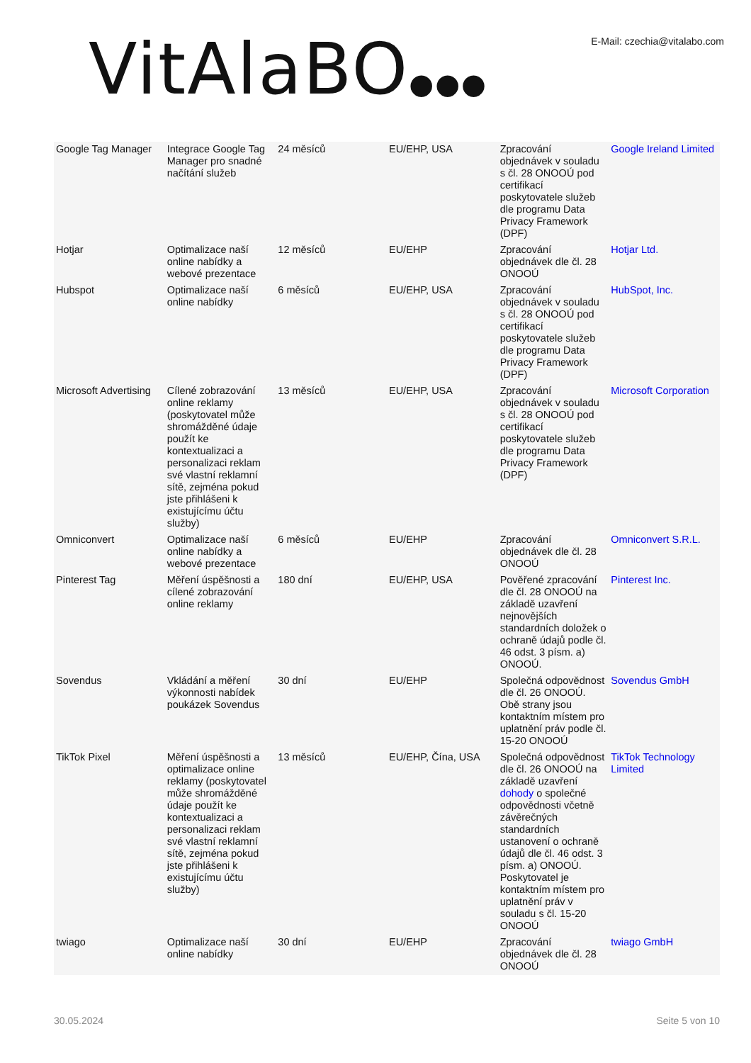VitAlaBO●●●
E-Mail: czechia@vitalabo.com
| Google Tag Manager | Integrace Google Tag Manager pro snadné načítání služeb | 24 měsíců | EU/EHP, USA | Zpracování objednávek v souladu s čl. 28 ONOOÚ pod certifikací poskytovatele služeb dle programu Data Privacy Framework (DPF) | Google Ireland Limited |
| Hotjar | Optimalizace naší online nabídky a webové prezentace | 12 měsíců | EU/EHP | Zpracování objednávek dle čl. 28 ONOOÚ | Hotjar Ltd. |
| Hubspot | Optimalizace naší online nabídky | 6 měsíců | EU/EHP, USA | Zpracování objednávek v souladu s čl. 28 ONOOÚ pod certifikací poskytovatele služeb dle programu Data Privacy Framework (DPF) | HubSpot, Inc. |
| Microsoft Advertising | Cílené zobrazování online reklamy (poskytovatel může shromážděné údaje použít ke kontextualizaci a personalizaci reklam své vlastní reklamní sítě, zejména pokud jste přihlášeni k existujícímu účtu služby) | 13 měsíců | EU/EHP, USA | Zpracování objednávek v souladu s čl. 28 ONOOÚ pod certifikací poskytovatele služeb dle programu Data Privacy Framework (DPF) | Microsoft Corporation |
| Omniconvert | Optimalizace naší online nabídky a webové prezentace | 6 měsíců | EU/EHP | Zpracování objednávek dle čl. 28 ONOOÚ | Omniconvert S.R.L. |
| Pinterest Tag | Měření úspěšnosti a cílené zobrazování online reklamy | 180 dní | EU/EHP, USA | Pověřené zpracování dle čl. 28 ONOOÚ na základě uzavření nejnovějších standardních doložek o ochraně údajů podle čl. 46 odst. 3 písm. a) ONOOÚ. | Pinterest Inc. |
| Sovendus | Vkládání a měření výkonnosti nabídek poukázek Sovendus | 30 dní | EU/EHP | Společná odpovědnost dle čl. 26 ONOOÚ. Obě strany jsou kontaktním místem pro uplatnění práv podle čl. 15-20 ONOOÚ | Sovendus GmbH |
| TikTok Pixel | Měření úspěšnosti a optimalizace online reklamy (poskytovatel může shromážděné údaje použít ke kontextualizaci a personalizaci reklam své vlastní reklamní sítě, zejména pokud jste přihlášeni k existujícímu účtu služby) | 13 měsíců | EU/EHP, Čína, USA | Společná odpovědnost dle čl. 26 ONOOÚ na základě uzavření dohody o společné odpovědnosti včetně závěrečných standardních ustanovení o ochraně údajů dle čl. 46 odst. 3 písm. a) ONOOÚ. Poskytovatel je kontaktním místem pro uplatnění práv v souladu s čl. 15-20 ONOOÚ | TikTok Technology Limited |
| twiago | Optimalizace naší online nabídky | 30 dní | EU/EHP | Zpracování objednávek dle čl. 28 ONOOÚ | twiago GmbH |
30.05.2024 Seite 5 von 10